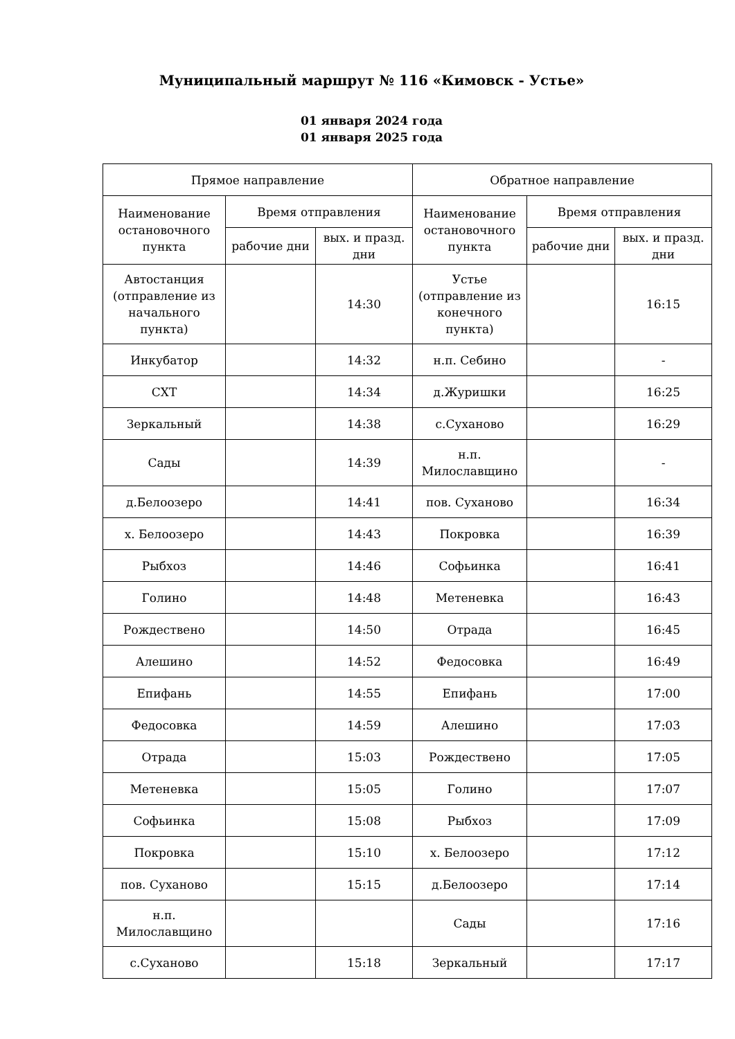Муниципальный маршрут № 116 «Кимовск - Устье»
01 января 2024 года
01 января 2025 года
| Прямое направление | | | Обратное направление | | |
| --- | --- | --- | --- | --- | --- |
| Наименование остановочного пункта | Время отправления | | Наименование остановочного пункта | Время отправления | |
| | рабочие дни | вых. и празд. дни | | рабочие дни | вых. и празд. дни |
| Автостанция (отправление из начального пункта) | | 14:30 | Устье (отправление из конечного пункта) | | 16:15 |
| Инкубатор | | 14:32 | н.п. Себино | | - |
| СХТ | | 14:34 | д.Журишки | | 16:25 |
| Зеркальный | | 14:38 | с.Суханово | | 16:29 |
| Сады | | 14:39 | н.п. Милославщино | | - |
| д.Белоозеро | | 14:41 | пов. Суханово | | 16:34 |
| х. Белоозеро | | 14:43 | Покровка | | 16:39 |
| Рыбхоз | | 14:46 | Софьинка | | 16:41 |
| Голино | | 14:48 | Метеневка | | 16:43 |
| Рождествено | | 14:50 | Отрада | | 16:45 |
| Алешино | | 14:52 | Федосовка | | 16:49 |
| Епифань | | 14:55 | Епифань | | 17:00 |
| Федосовка | | 14:59 | Алешино | | 17:03 |
| Отрада | | 15:03 | Рождествено | | 17:05 |
| Метеневка | | 15:05 | Голино | | 17:07 |
| Софьинка | | 15:08 | Рыбхоз | | 17:09 |
| Покровка | | 15:10 | х. Белоозеро | | 17:12 |
| пов. Суханово | | 15:15 | д.Белоозеро | | 17:14 |
| н.п. Милославщино | | | Сады | | 17:16 |
| с.Суханово | | 15:18 | Зеркальный | | 17:17 |